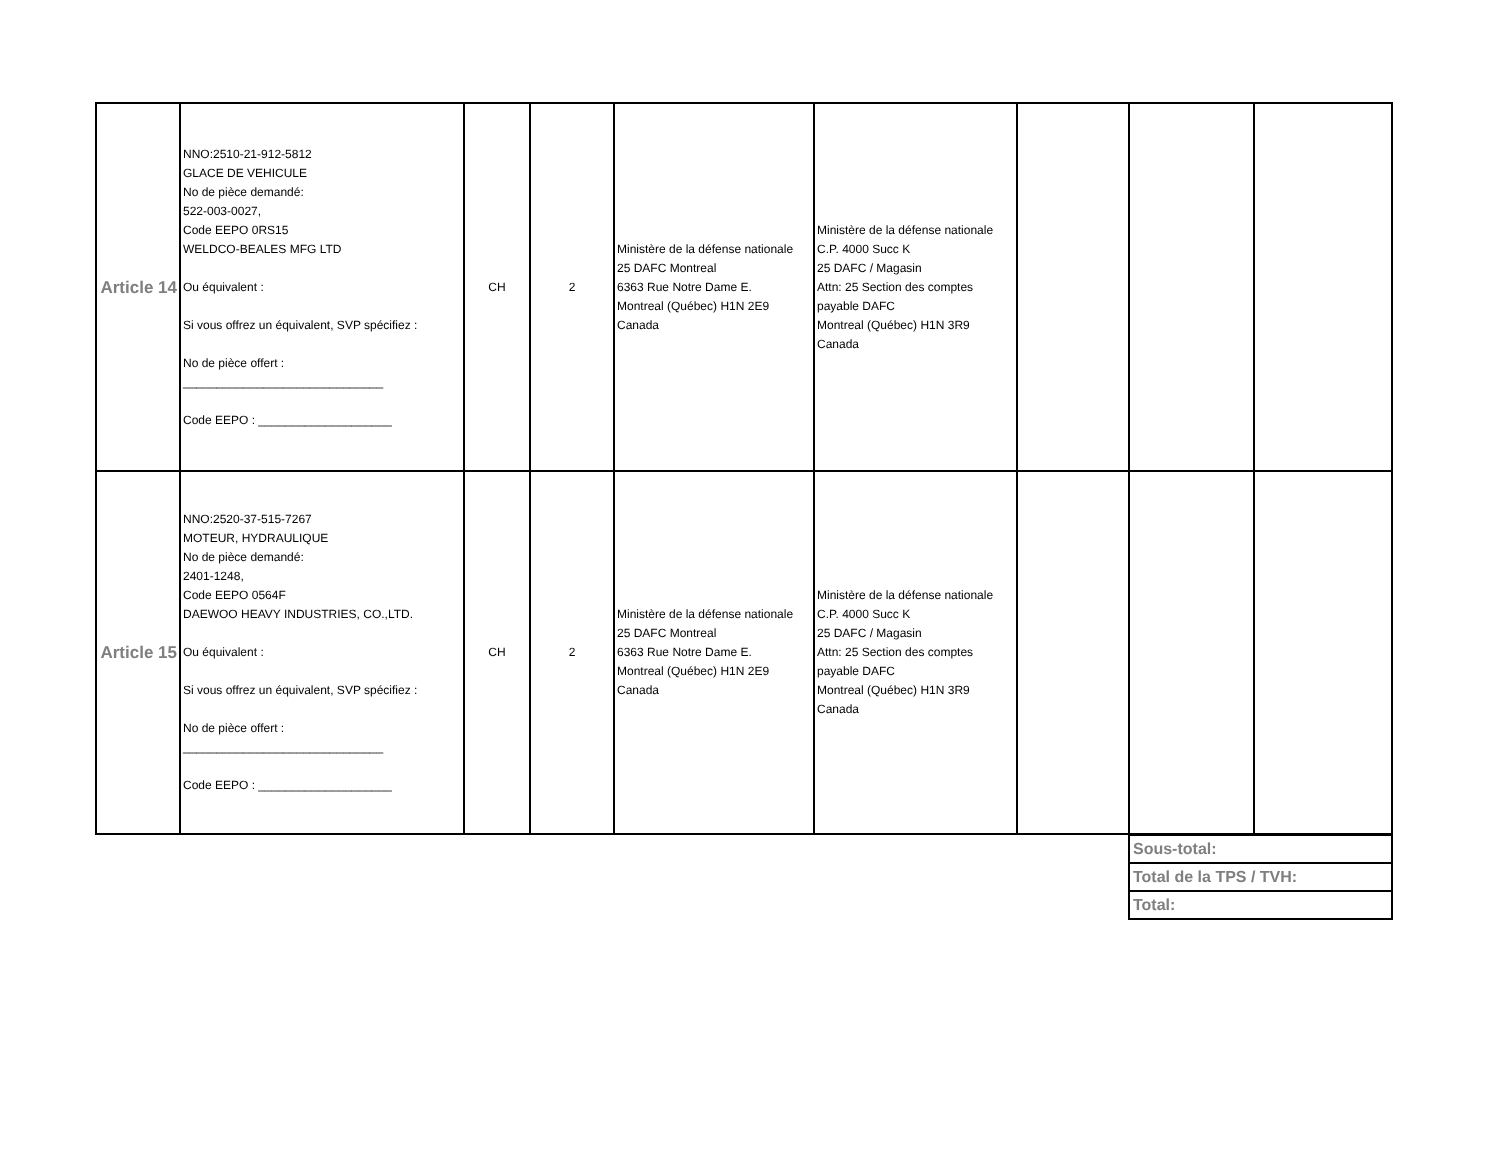| Article 14 | NNO:2510-21-912-5812 GLACE DE VEHICULE No de pièce demandé: 522-003-0027, Code EEPO 0RS15 WELDCO-BEALES MFG LTD Ou équivalent : Si vous offrez un équivalent, SVP spécifiez : No de pièce offert : ______________________________ Code EEPO : ____________________ | CH | 2 | Ministère de la défense nationale 25 DAFC Montreal 6363 Rue Notre Dame E. Montreal (Québec) H1N 2E9 Canada | Ministère de la défense nationale C.P. 4000 Succ K 25 DAFC / Magasin Attn: 25 Section des comptes payable DAFC Montreal (Québec) H1N 3R9 Canada | | | |
| Article 15 | NNO:2520-37-515-7267 MOTEUR, HYDRAULIQUE No de pièce demandé: 2401-1248, Code EEPO 0564F DAEWOO HEAVY INDUSTRIES, CO.,LTD. Ou équivalent : Si vous offrez un équivalent, SVP spécifiez : No de pièce offert : ______________________________ Code EEPO : ____________________ | CH | 2 | Ministère de la défense nationale 25 DAFC Montreal 6363 Rue Notre Dame E. Montreal (Québec) H1N 2E9 Canada | Ministère de la défense nationale C.P. 4000 Succ K 25 DAFC / Magasin Attn: 25 Section des comptes payable DAFC Montreal (Québec) H1N 3R9 Canada | | | |
| Sous-total: |
| Total de la TPS / TVH: |
| Total: |